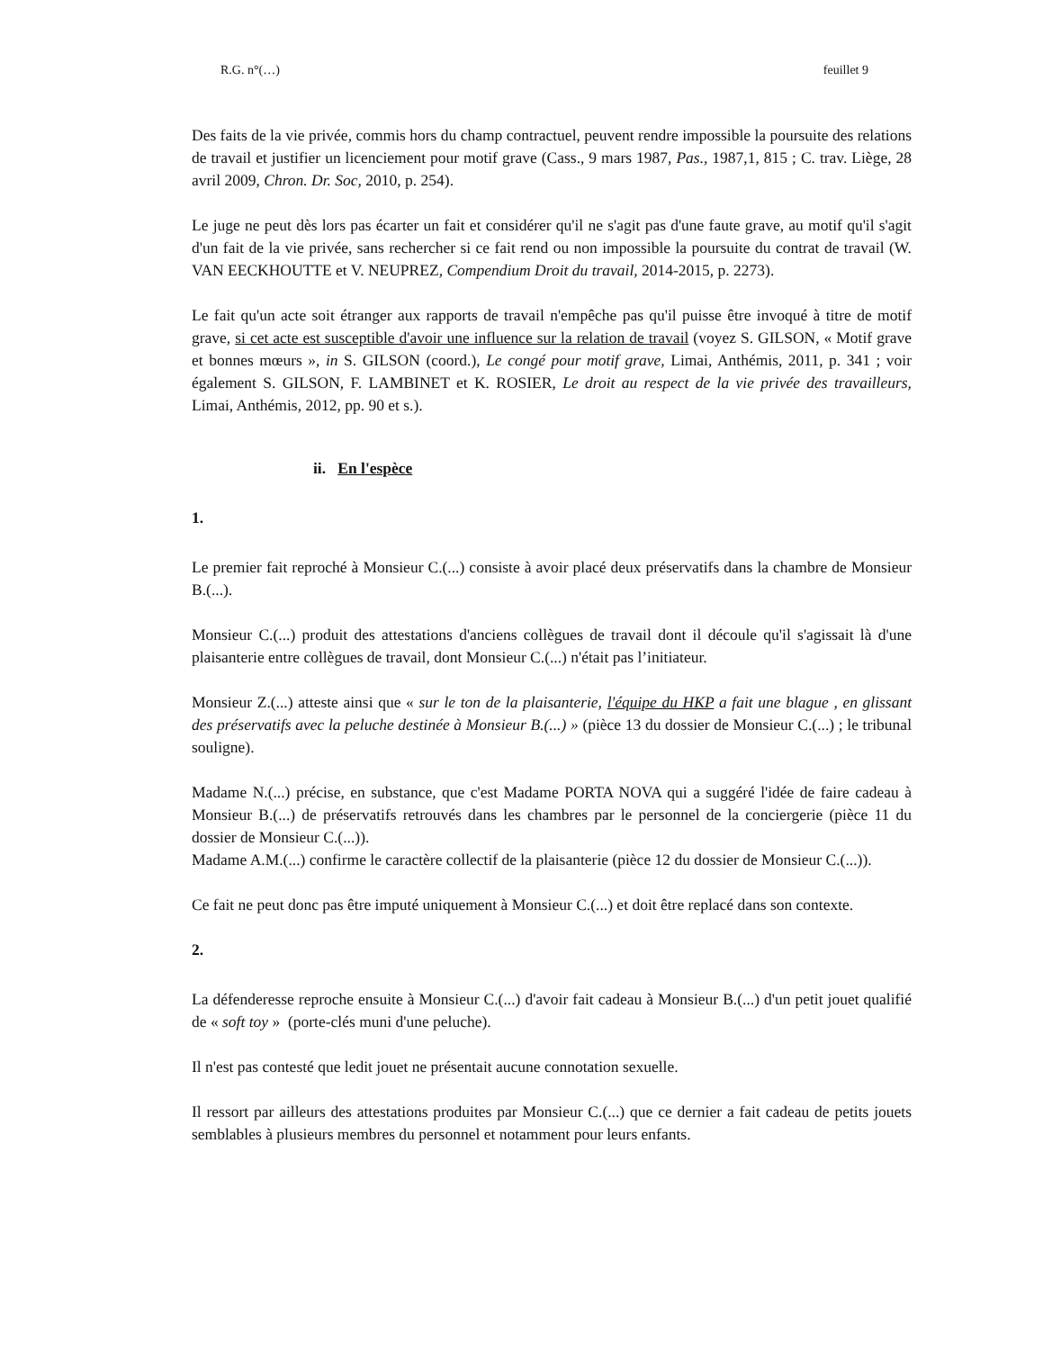R.G. n°(…) feuillet 9
Des faits de la vie privée, commis hors du champ contractuel, peuvent rendre impossible la poursuite des relations de travail et justifier un licenciement pour motif grave (Cass., 9 mars 1987, Pas., 1987,1, 815 ; C. trav. Liège, 28 avril 2009, Chron. Dr. Soc, 2010, p. 254).
Le juge ne peut dès lors pas écarter un fait et considérer qu'il ne s'agit pas d'une faute grave, au motif qu'il s'agit d'un fait de la vie privée, sans rechercher si ce fait rend ou non impossible la poursuite du contrat de travail (W. VAN EECKHOUTTE et V. NEUPREZ, Compendium Droit du travail, 2014-2015, p. 2273).
Le fait qu'un acte soit étranger aux rapports de travail n'empêche pas qu'il puisse être invoqué à titre de motif grave, si cet acte est susceptible d'avoir une influence sur la relation de travail (voyez S. GILSON, « Motif grave et bonnes mœurs », in S. GILSON (coord.), Le congé pour motif grave, Limai, Anthémis, 2011, p. 341 ; voir également S. GILSON, F. LAMBINET et K. ROSIER, Le droit au respect de la vie privée des travailleurs, Limai, Anthémis, 2012, pp. 90 et s.).
ii. En l'espèce
1.
Le premier fait reproché à Monsieur C.(...) consiste à avoir placé deux préservatifs dans la chambre de Monsieur B.(...).
Monsieur C.(...) produit des attestations d'anciens collègues de travail dont il découle qu'il s'agissait là d'une plaisanterie entre collègues de travail, dont Monsieur C.(...) n'était pas l’initiateur.
Monsieur Z.(...) atteste ainsi que « sur le ton de la plaisanterie, l'équipe du HKP a fait une blague , en glissant des préservatifs avec la peluche destinée à Monsieur B.(...) » (pièce 13 du dossier de Monsieur C.(...) ; le tribunal souligne).
Madame N.(...) précise, en substance, que c'est Madame PORTA NOVA qui a suggéré l'idée de faire cadeau à Monsieur B.(...) de préservatifs retrouvés dans les chambres par le personnel de la conciergerie (pièce 11 du dossier de Monsieur C.(...)).
Madame A.M.(...) confirme le caractère collectif de la plaisanterie (pièce 12 du dossier de Monsieur C.(...)).
Ce fait ne peut donc pas être imputé uniquement à Monsieur C.(...) et doit être replacé dans son contexte.
2.
La défenderesse reproche ensuite à Monsieur C.(...) d'avoir fait cadeau à Monsieur B.(...) d'un petit jouet qualifié de « soft toy » (porte-clés muni d'une peluche).
Il n'est pas contesté que ledit jouet ne présentait aucune connotation sexuelle.
Il ressort par ailleurs des attestations produites par Monsieur C.(...) que ce dernier a fait cadeau de petits jouets semblables à plusieurs membres du personnel et notamment pour leurs enfants.